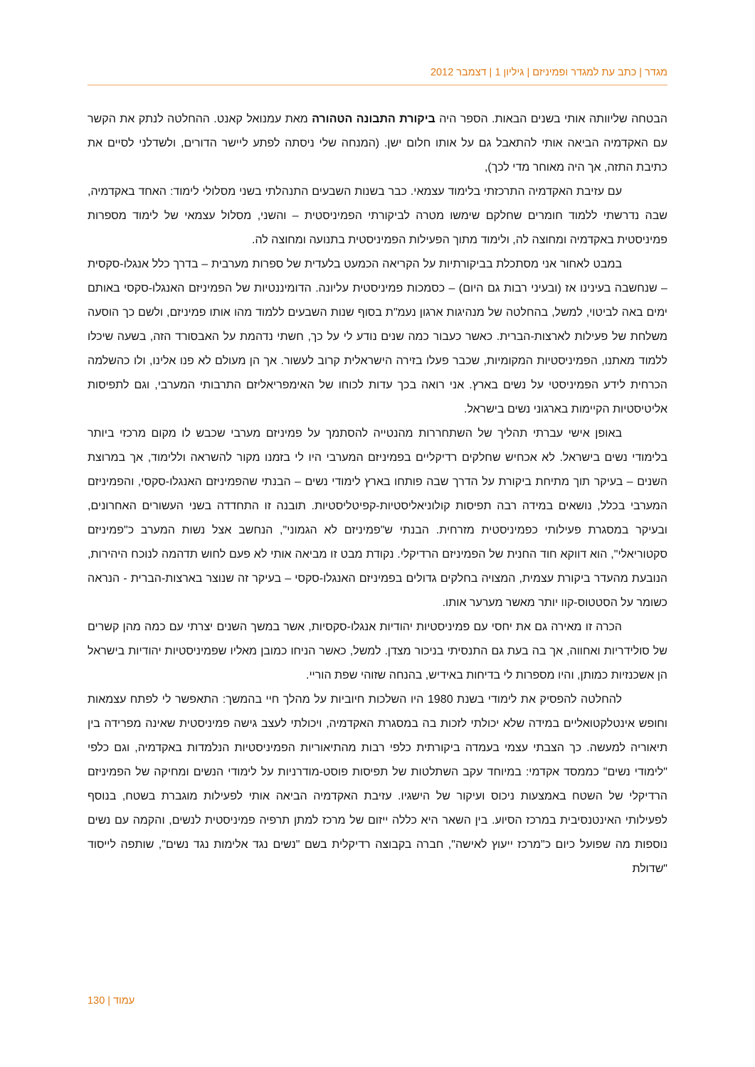מגדר | כתב עת למגדר ופמיניזם | גיליון 1 | דצמבר 2012
הבטחה שליוותה אותי בשנים הבאות. הספר היה ביקורת התבונה הטהורה מאת עמנואל קאנט. ההחלטה לנתק את הקשר עם האקדמיה הביאה אותי להתאבל גם על אותו חלום ישן. (המנחה שלי ניסתה לפתע ליישר הדורים, ולשדלני לסיים את כתיבת התזה, אך היה מאוחר מדי לכך),
עם עזיבת האקדמיה התרכזתי בלימוד עצמאי. כבר בשנות השבעים התנהלתי בשני מסלולי לימוד: האחד באקדמיה, שבה נדרשתי ללמוד חומרים שחלקם שימשו מטרה לביקורתי הפמיניסטית – והשני, מסלול עצמאי של לימוד מספרות פמיניסטית באקדמיה ומחוצה לה, ולימוד מתוך הפעילות הפמיניסטית בתנועה ומחוצה לה.
במבט לאחור אני מסתכלת בביקורתיות על הקריאה הכמעט בלעדית של ספרות מערבית – בדרך כלל אנגלו-סקסית – שנחשבה בעינינו אז (ובעיני רבות גם היום) – כסמכות פמיניסטית עליונה. הדומיננטיות של הפמיניזם האנגלו-סקסי באותם ימים באה לביטוי, למשל, בהחלטה של מנהיגות ארגון נעמ"ת בסוף שנות השבעים ללמוד מהו אותו פמיניזם, ולשם כך הוסעה משלחת של פעילות לארצות-הברית. כאשר כעבור כמה שנים נודע לי על כך, חשתי נדהמת על האבסורד הזה, בשעה שיכלו ללמוד מאתנו, הפמיניסטיות המקומיות, שכבר פעלו בזירה הישראלית קרוב לעשור. אך הן מעולם לא פנו אלינו, ולו כהשלמה הכרחית לידע הפמיניסטי על נשים בארץ. אני רואה בכך עדות לכוחו של האימפריאליזם התרבותי המערבי, וגם לתפיסות אליטיסטיות הקיימות בארגוני נשים בישראל.
באופן אישי עברתי תהליך של השתחררות מהנטייה להסתמך על פמיניזם מערבי שכבש לו מקום מרכזי ביותר בלימודי נשים בישראל. לא אכחיש שחלקים רדיקליים בפמיניזם המערבי היו לי בזמנו מקור להשראה וללימוד, אך במרוצת השנים – בעיקר תוך מתיחת ביקורת על הדרך שבה פותחו בארץ לימודי נשים – הבנתי שהפמיניזם האנגלו-סקסי, והפמיניזם המערבי בכלל, נושאים במידה רבה תפיסות קולוניאליסטיות-קפיטליסטיות. תובנה זו התחדדה בשני העשורים האחרונים, ובעיקר במסגרת פעילותי כפמיניסטית מזרחית. הבנתי ש"פמיניזם לא הגמוני", הנחשב אצל נשות המערב כ"פמיניזם סקטוריאלי", הוא דווקא חוד החנית של הפמיניזם הרדיקלי. נקודת מבט זו מביאה אותי לא פעם לחוש תדהמה לנוכח היהירות, הנובעת מהעדר ביקורת עצמית, המצויה בחלקים גדולים בפמיניזם האנגלו-סקסי – בעיקר זה שנוצר בארצות-הברית - הנראה כשומר על הסטטוס-קוו יותר מאשר מערער אותו.
הכרה זו מאירה גם את יחסי עם פמיניסטיות יהודיות אנגלו-סקסיות, אשר במשך השנים יצרתי עם כמה מהן קשרים של סולידריות ואחווה, אך בה בעת גם התנסיתי בניכור מצדן. למשל, כאשר הניחו כמובן מאליו שפמיניסטיות יהודיות בישראל הן אשכנזיות כמותן, והיו מספרות לי בדיחות באידיש, בהנחה שזוהי שפת הוריי.
להחלטה להפסיק את לימודי בשנת 1980 היו השלכות חיוביות על מהלך חיי בהמשך: התאפשר לי לפתח עצמאות וחופש אינטלקטואליים במידה שלא יכולתי לזכות בה במסגרת האקדמיה, ויכולתי לעצב גישה פמיניסטית שאינה מפרידה בין תיאוריה למעשה. כך הצבתי עצמי בעמדה ביקורתית כלפי רבות מהתיאוריות הפמיניסטיות הנלמדות באקדמיה, וגם כלפי "לימודי נשים" כממסד אקדמי: במיוחד עקב השתלטות של תפיסות פוסט-מודרניות על לימודי הנשים ומחיקה של הפמיניזם הרדיקלי של השטח באמצעות ניכוס ועיקור של הישגיו. עזיבת האקדמיה הביאה אותי לפעילות מוגברת בשטח, בנוסף לפעילותי האינטנסיבית במרכז הסיוע. בין השאר היא כללה ייזום של מרכז למתן תרפיה פמיניסטית לנשים, והקמה עם נשים נוספות מה שפועל כיום כ"מרכז ייעוץ לאישה", חברה בקבוצה רדיקלית בשם "נשים נגד אלימות נגד נשים", שותפה לייסוד "שדולת
עמוד | 130